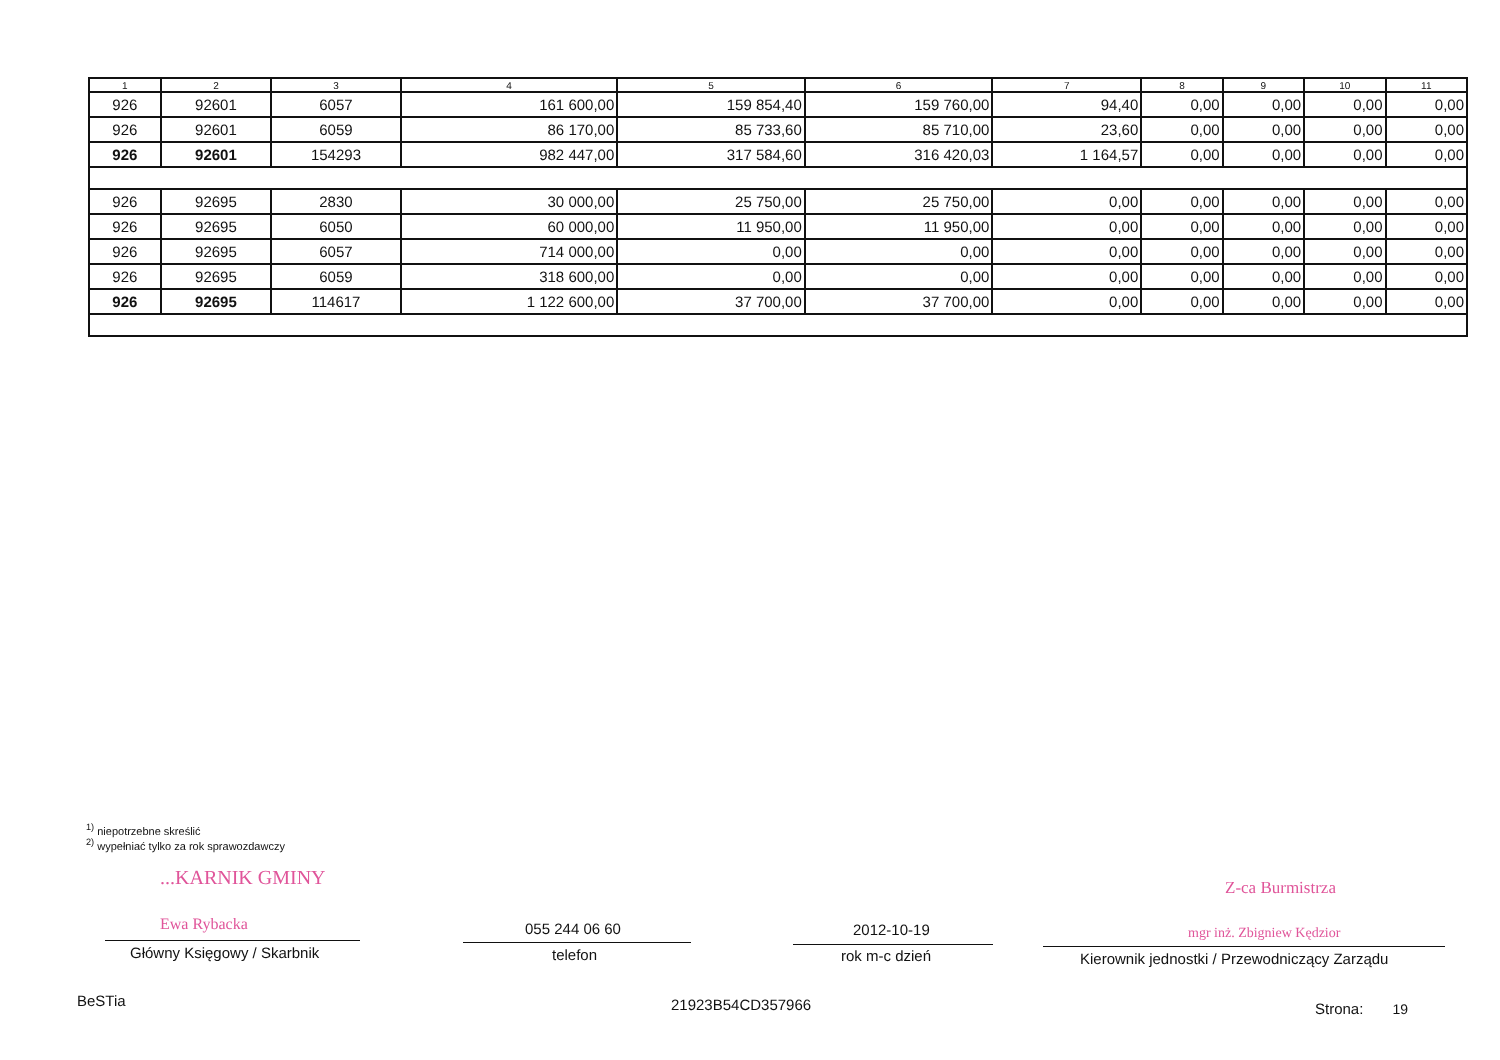| 1 | 2 | 3 | 4 | 5 | 6 | 7 | 8 | 9 | 10 | 11 |
| --- | --- | --- | --- | --- | --- | --- | --- | --- | --- | --- |
| 926 | 92601 | 6057 | 161 600,00 | 159 854,40 | 159 760,00 | 94,40 | 0,00 | 0,00 | 0,00 | 0,00 |
| 926 | 92601 | 6059 | 86 170,00 | 85 733,60 | 85 710,00 | 23,60 | 0,00 | 0,00 | 0,00 | 0,00 |
| 926 | 92601 | 154293 | 982 447,00 | 317 584,60 | 316 420,03 | 1 164,57 | 0,00 | 0,00 | 0,00 | 0,00 |
| 926 | 92695 | 2830 | 30 000,00 | 25 750,00 | 25 750,00 | 0,00 | 0,00 | 0,00 | 0,00 | 0,00 |
| 926 | 92695 | 6050 | 60 000,00 | 11 950,00 | 11 950,00 | 0,00 | 0,00 | 0,00 | 0,00 | 0,00 |
| 926 | 92695 | 6057 | 714 000,00 | 0,00 | 0,00 | 0,00 | 0,00 | 0,00 | 0,00 | 0,00 |
| 926 | 92695 | 6059 | 318 600,00 | 0,00 | 0,00 | 0,00 | 0,00 | 0,00 | 0,00 | 0,00 |
| 926 | 92695 | 114617 | 1 122 600,00 | 37 700,00 | 37 700,00 | 0,00 | 0,00 | 0,00 | 0,00 | 0,00 |
<sup>1)</sup> niepotrzebne skreślić
<sup>2)</sup> wypełniać tylko za rok sprawozdawczy
...KARNIK GMINY
Ewa Rybacka
Z-ca Burmistrza
mgr inż. Zbigniew Kędzior
Główny Księgowy / Skarbnik
055 244 06 60
telefon
2012-10-19
rok m-c dzień
Kierownik jednostki / Przewodniczący Zarządu
BeSTia 21923B54CD357966 Strona: 19